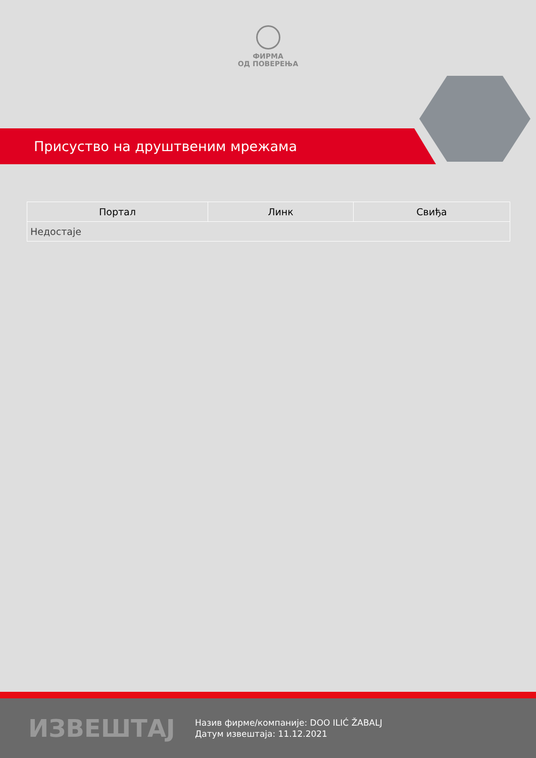ФИРМА
ОД ПОВЕРЕЊА
Присуство на друштвеним мрежама
| Портал | Линк | Свиђа |
| --- | --- | --- |
| Недостаје | | |
ИЗВЕШТАЈ
Назив фирме/компаније: DOO ILIĆ ŽABALJ
Датум извештаја: 11.12.2021